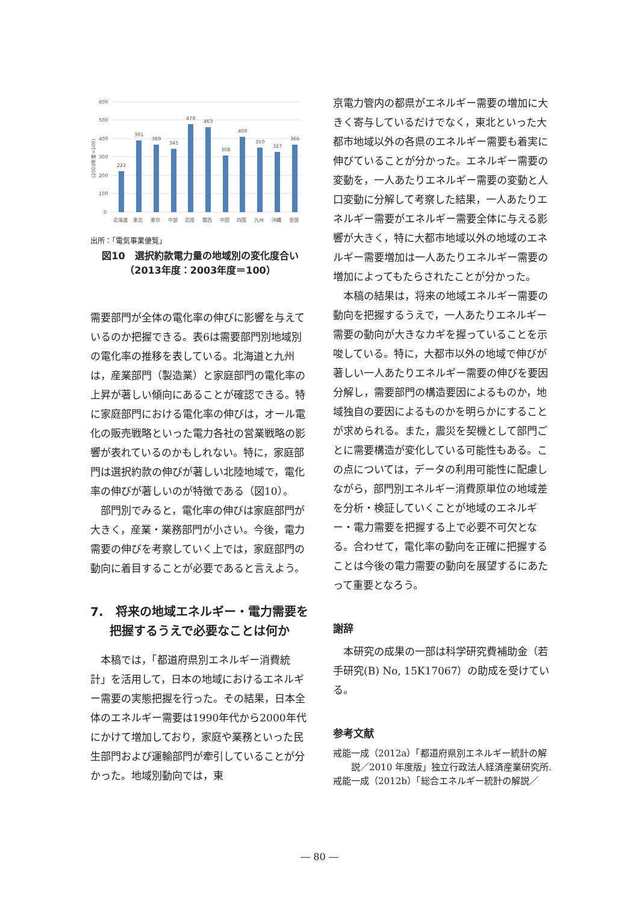600
500
400
300
200
100
0
(2003年度=100)
222
391
369
345
479
463
308
409
350
327
366
北海道
東北
東京
中部
北陸
関西
中国
四国
九州
沖縄
全国
出所：「電気事業便覧」
図10　選択約款電力量の地域別の変化度合い
（2013年度：2003年度＝100）
需要部門が全体の電化率の伸びに影響を与えているのか把握できる。表6は需要部門別地域別の電化率の推移を表している。北海道と九州は，産業部門（製造業）と家庭部門の電化率の上昇が著しい傾向にあることが確認できる。特に家庭部門における電化率の伸びは，オール電化の販売戦略といった電力各社の営業戦略の影響が表れているのかもしれない。特に，家庭部門は選択約款の伸びが著しい北陸地域で，電化率の伸びが著しいのが特徴である（図10）。
部門別でみると，電化率の伸びは家庭部門が大きく，産業・業務部門が小さい。今後，電力需要の伸びを考察していく上では，家庭部門の動向に着目することが必要であると言えよう。
7.　将来の地域エネルギー・電力需要を把握するうえで必要なことは何か
本稿では，「都道府県別エネルギー消費統計」を活用して，日本の地域におけるエネルギー需要の実態把握を行った。その結果，日本全体のエネルギー需要は1990年代から2000年代にかけて増加しており，家庭や業務といった民生部門および運輸部門が牽引していることが分かった。地域別動向では，東
京電力管内の都県がエネルギー需要の増加に大きく寄与しているだけでなく，東北といった大都市地域以外の各県のエネルギー需要も着実に伸びていることが分かった。エネルギー需要の変動を，一人あたりエネルギー需要の変動と人口変動に分解して考察した結果，一人あたりエネルギー需要がエネルギー需要全体に与える影響が大きく，特に大都市地域以外の地域のエネルギー需要増加は一人あたりエネルギー需要の増加によってもたらされたことが分かった。
本稿の結果は，将来の地域エネルギー需要の動向を把握するうえで，一人あたりエネルギー需要の動向が大きなカギを握っていることを示唆している。特に，大都市以外の地域で伸びが著しい一人あたりエネルギー需要の伸びを要因分解し，需要部門の構造要因によるものか，地域独自の要因によるものかを明らかにすることが求められる。また，震災を契機として部門ごとに需要構造が変化している可能性もある。この点については，データの利用可能性に配慮しながら，部門別エネルギー消費原単位の地域差を分析・検証していくことが地域のエネルギー・電力需要を把握する上で必要不可欠となる。合わせて，電化率の動向を正確に把握することは今後の電力需要の動向を展望するにあたって重要となろう。
謝辞
本研究の成果の一部は科学研究費補助金（若手研究(B) No, 15K17067）の助成を受けている。
参考文献
戒能一成（2012a）「都道府県別エネルギー統計の解説／2010 年度版」独立行政法人経済産業研究所.
戒能一成（2012b）「総合エネルギー統計の解説／
― 80 ―